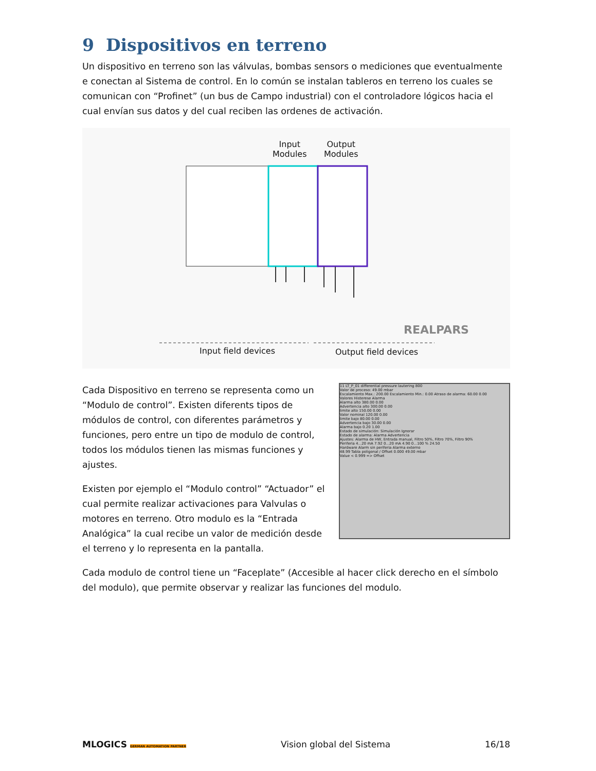9 Dispositivos en terreno
Un dispositivo en terreno son las válvulas, bombas sensors o mediciones que eventualmente e conectan al Sistema de control. En lo común se instalan tableros en terreno los cuales se comunican con “Profinet” (un bus de Campo industrial) con el controladore lógicos hacia el cual envían sus datos y del cual reciben las ordenes de activación.
REALPARS
Input
Modules
Output
Modules
Input field devices Output field devices
Cada Dispositivo en terreno se representa como un “Modulo de control”. Existen diferents tipos de módulos de control, con diferentes parámetros y funciones, pero entre un tipo de modulo de control, todos los módulos tienen las mismas funciones y ajustes.
Existen por ejemplo el “Modulo control” “Actuador” el cual permite realizar activaciones para Valvulas o motores en terreno. Otro modulo es la “Entrada Analógica” la cual recibe un valor de medición desde el terreno y lo representa en la pantalla.
11 LT_P_01 differential pressure lautering 800
Valor de proceso: 49.00 mbar
Escalamiento Max.: 200.00 Escalamiento Min.: 0.00 Atraso de alarma: 60.00 0.00
Valores Histerese Alarma
Alarma alto 380.00 0.00
Advertencia alto 300.00 0.00
limite alto 150.00 0.00
Valor nominal 120.00 0.00
limite bajo 80.00 0.00
Advertencia bajo 30.00 0.00
Alarma bajo 0.20 1.00
Estado de simulación: Simulación Ignorar
Estado de alarma: Alarma Advertencia
Ajustes: Alarma de HW, Entrada manual, Filtro 50%, Filtro 70%, Filtro 90%
Periferia 4...20 mA 7.92 0...20 mA 4.90 0...100 % 24.50
Hardware Alarm sin periferia Alarma externo
48.99 Tabla poligonal / Offset 0.000 49.00 mbar
Value < 0.999 => Offset
Cada modulo de control tiene un “Faceplate” (Accesible al hacer click derecho en el símbolo del modulo), que permite observar y realizar las funciones del modulo.
MLOGICS GERMAN AUTOMATION PARTNER Vision global del Sistema 16/18